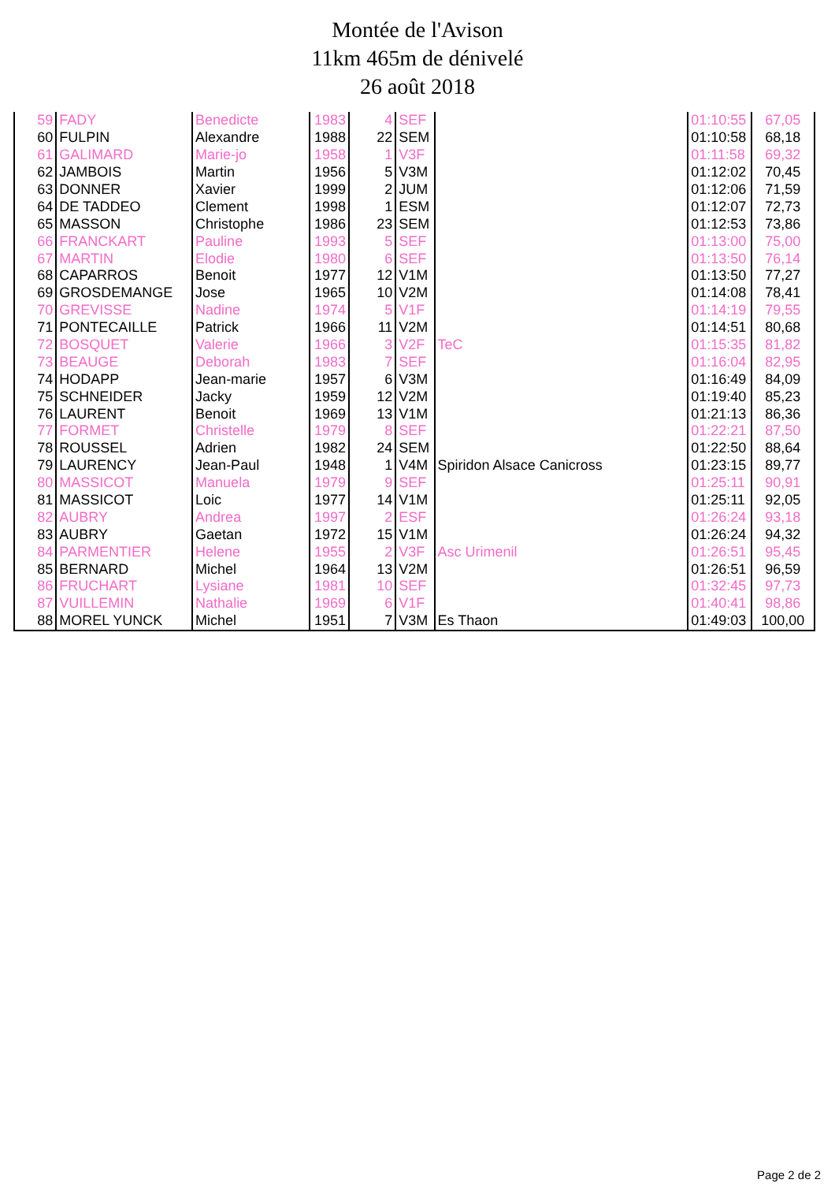Montée de l'Avison
11km 465m de dénivelé
26 août 2018
| 59 | FADY | Benedicte | 1983 | 4 | SEF | | 01:10:55 | 67,05 |
| 60 | FULPIN | Alexandre | 1988 | 22 | SEM | | 01:10:58 | 68,18 |
| 61 | GALIMARD | Marie-jo | 1958 | 1 | V3F | | 01:11:58 | 69,32 |
| 62 | JAMBOIS | Martin | 1956 | 5 | V3M | | 01:12:02 | 70,45 |
| 63 | DONNER | Xavier | 1999 | 2 | JUM | | 01:12:06 | 71,59 |
| 64 | DE TADDEO | Clement | 1998 | 1 | ESM | | 01:12:07 | 72,73 |
| 65 | MASSON | Christophe | 1986 | 23 | SEM | | 01:12:53 | 73,86 |
| 66 | FRANCKART | Pauline | 1993 | 5 | SEF | | 01:13:00 | 75,00 |
| 67 | MARTIN | Elodie | 1980 | 6 | SEF | | 01:13:50 | 76,14 |
| 68 | CAPARROS | Benoit | 1977 | 12 | V1M | | 01:13:50 | 77,27 |
| 69 | GROSDEMANGE | Jose | 1965 | 10 | V2M | | 01:14:08 | 78,41 |
| 70 | GREVISSE | Nadine | 1974 | 5 | V1F | | 01:14:19 | 79,55 |
| 71 | PONTECAILLE | Patrick | 1966 | 11 | V2M | | 01:14:51 | 80,68 |
| 72 | BOSQUET | Valerie | 1966 | 3 | V2F | TeC | 01:15:35 | 81,82 |
| 73 | BEAUGE | Deborah | 1983 | 7 | SEF | | 01:16:04 | 82,95 |
| 74 | HODAPP | Jean-marie | 1957 | 6 | V3M | | 01:16:49 | 84,09 |
| 75 | SCHNEIDER | Jacky | 1959 | 12 | V2M | | 01:19:40 | 85,23 |
| 76 | LAURENT | Benoit | 1969 | 13 | V1M | | 01:21:13 | 86,36 |
| 77 | FORMET | Christelle | 1979 | 8 | SEF | | 01:22:21 | 87,50 |
| 78 | ROUSSEL | Adrien | 1982 | 24 | SEM | | 01:22:50 | 88,64 |
| 79 | LAURENCY | Jean-Paul | 1948 | 1 | V4M | Spiridon Alsace Canicross | 01:23:15 | 89,77 |
| 80 | MASSICOT | Manuela | 1979 | 9 | SEF | | 01:25:11 | 90,91 |
| 81 | MASSICOT | Loic | 1977 | 14 | V1M | | 01:25:11 | 92,05 |
| 82 | AUBRY | Andrea | 1997 | 2 | ESF | | 01:26:24 | 93,18 |
| 83 | AUBRY | Gaetan | 1972 | 15 | V1M | | 01:26:24 | 94,32 |
| 84 | PARMENTIER | Helene | 1955 | 2 | V3F | Asc Urimenil | 01:26:51 | 95,45 |
| 85 | BERNARD | Michel | 1964 | 13 | V2M | | 01:26:51 | 96,59 |
| 86 | FRUCHART | Lysiane | 1981 | 10 | SEF | | 01:32:45 | 97,73 |
| 87 | VUILLEMIN | Nathalie | 1969 | 6 | V1F | | 01:40:41 | 98,86 |
| 88 | MOREL YUNCK | Michel | 1951 | 7 | V3M | Es Thaon | 01:49:03 | 100,00 |
Page 2 de 2